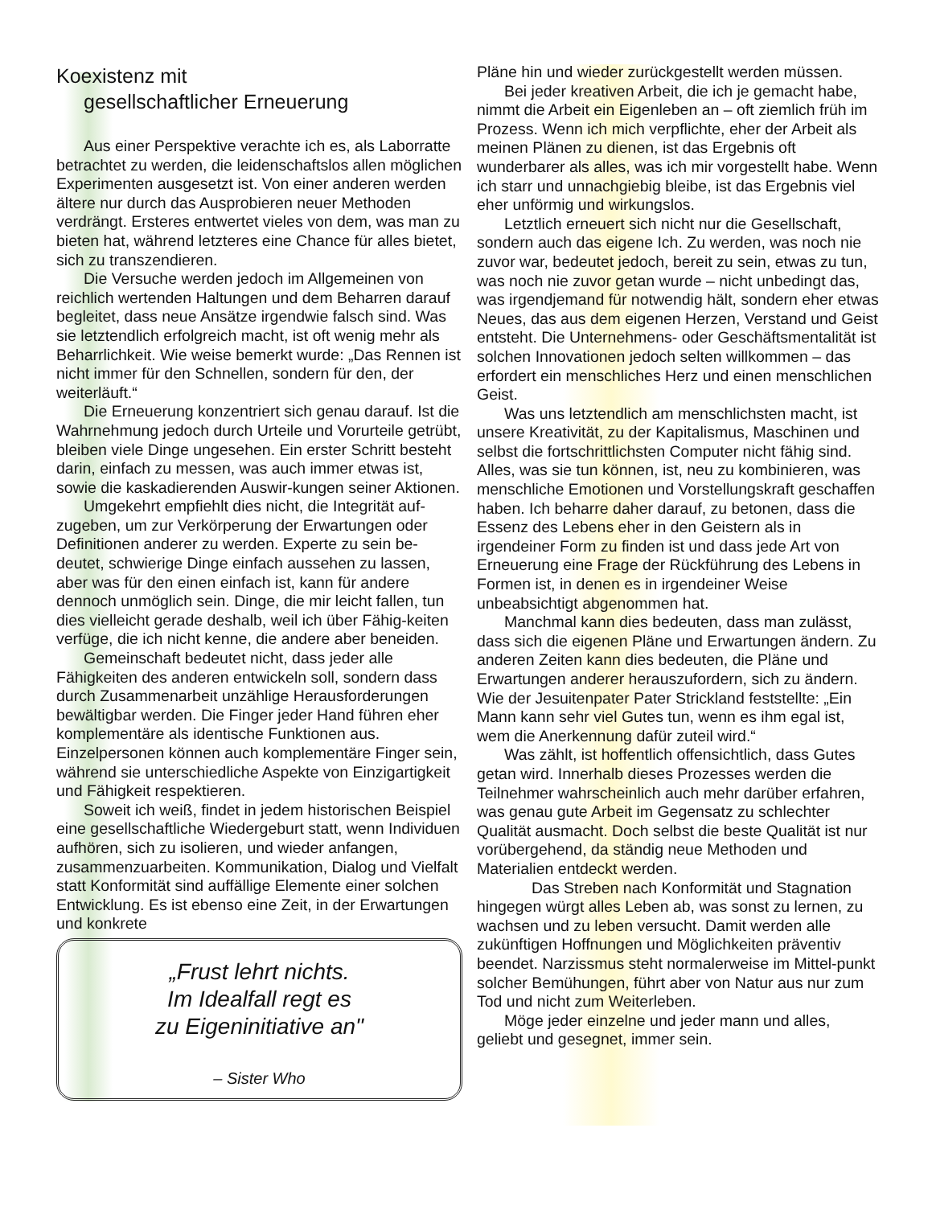Koexistenz mit
gesellschaftlicher Erneuerung
Aus einer Perspektive verachte ich es, als Laborratte betrachtet zu werden, die leidenschaftslos allen möglichen Experimenten ausgesetzt ist. Von einer anderen werden ältere nur durch das Ausprobieren neuer Methoden verdrängt. Ersteres entwertet vieles von dem, was man zu bieten hat, während letzteres eine Chance für alles bietet, sich zu transzendieren.
Die Versuche werden jedoch im Allgemeinen von reichlich wertenden Haltungen und dem Beharren darauf begleitet, dass neue Ansätze irgendwie falsch sind. Was sie letztendlich erfolgreich macht, ist oft wenig mehr als Beharrlichkeit. Wie weise bemerkt wurde: „Das Rennen ist nicht immer für den Schnellen, sondern für den, der weiterläuft.“
Die Erneuerung konzentriert sich genau darauf. Ist die Wahrnehmung jedoch durch Urteile und Vorurteile getrübt, bleiben viele Dinge ungesehen. Ein erster Schritt besteht darin, einfach zu messen, was auch immer etwas ist, sowie die kaskadierenden Auswir-kungen seiner Aktionen.
Umgekehrt empfiehlt dies nicht, die Integrität auf-zugeben, um zur Verkörperung der Erwartungen oder Definitionen anderer zu werden. Experte zu sein be-deutet, schwierige Dinge einfach aussehen zu lassen, aber was für den einen einfach ist, kann für andere dennoch unmöglich sein. Dinge, die mir leicht fallen, tun dies vielleicht gerade deshalb, weil ich über Fähig-keiten verfüge, die ich nicht kenne, die andere aber beneiden.
Gemeinschaft bedeutet nicht, dass jeder alle Fähigkeiten des anderen entwickeln soll, sondern dass durch Zusammenarbeit unzählige Herausforderungen bewältigbar werden. Die Finger jeder Hand führen eher komplementäre als identische Funktionen aus. Einzelpersonen können auch komplementäre Finger sein, während sie unterschiedliche Aspekte von Einzigartigkeit und Fähigkeit respektieren.
Soweit ich weiß, findet in jedem historischen Beispiel eine gesellschaftliche Wiedergeburt statt, wenn Individuen aufhören, sich zu isolieren, und wieder anfangen, zusammenzuarbeiten. Kommunikation, Dialog und Vielfalt statt Konformität sind auffällige Elemente einer solchen Entwicklung. Es ist ebenso eine Zeit, in der Erwartungen und konkrete
„Frust lehrt nichts.
Im Idealfall regt es
zu Eigeninitiative an"
– Sister Who
Pläne hin und wieder zurückgestellt werden müssen.
Bei jeder kreativen Arbeit, die ich je gemacht habe, nimmt die Arbeit ein Eigenleben an – oft ziemlich früh im Prozess. Wenn ich mich verpflichte, eher der Arbeit als meinen Plänen zu dienen, ist das Ergebnis oft wunderbarer als alles, was ich mir vorgestellt habe. Wenn ich starr und unnachgiebig bleibe, ist das Ergebnis viel eher unförmig und wirkungslos.
Letztlich erneuert sich nicht nur die Gesellschaft, sondern auch das eigene Ich. Zu werden, was noch nie zuvor war, bedeutet jedoch, bereit zu sein, etwas zu tun, was noch nie zuvor getan wurde – nicht unbedingt das, was irgendjemand für notwendig hält, sondern eher etwas Neues, das aus dem eigenen Herzen, Verstand und Geist entsteht. Die Unternehmens- oder Geschäftsmentalität ist solchen Innovationen jedoch selten willkommen – das erfordert ein menschliches Herz und einen menschlichen Geist.
Was uns letztendlich am menschlichsten macht, ist unsere Kreativität, zu der Kapitalismus, Maschinen und selbst die fortschrittlichsten Computer nicht fähig sind. Alles, was sie tun können, ist, neu zu kombinieren, was menschliche Emotionen und Vorstellungskraft geschaffen haben. Ich beharre daher darauf, zu betonen, dass die Essenz des Lebens eher in den Geistern als in irgendeiner Form zu finden ist und dass jede Art von Erneuerung eine Frage der Rückführung des Lebens in Formen ist, in denen es in irgendeiner Weise unbeabsichtigt abgenommen hat.
Manchmal kann dies bedeuten, dass man zulässt, dass sich die eigenen Pläne und Erwartungen ändern. Zu anderen Zeiten kann dies bedeuten, die Pläne und Erwartungen anderer herauszufordern, sich zu ändern. Wie der Jesuitenpater Pater Strickland feststellte: „Ein Mann kann sehr viel Gutes tun, wenn es ihm egal ist, wem die Anerkennung dafür zuteil wird.“
Was zählt, ist hoffentlich offensichtlich, dass Gutes getan wird. Innerhalb dieses Prozesses werden die Teilnehmer wahrscheinlich auch mehr darüber erfahren, was genau gute Arbeit im Gegensatz zu schlechter Qualität ausmacht. Doch selbst die beste Qualität ist nur vorübergehend, da ständig neue Methoden und Materialien entdeckt werden.
Das Streben nach Konformität und Stagnation hingegen würgt alles Leben ab, was sonst zu lernen, zu wachsen und zu leben versucht. Damit werden alle zukünftigen Hoffnungen und Möglichkeiten präventiv beendet. Narzissmus steht normalerweise im Mittel-punkt solcher Bemühungen, führt aber von Natur aus nur zum Tod und nicht zum Weiterleben.
Möge jeder einzelne und jeder mann und alles, geliebt und gesegnet, immer sein.